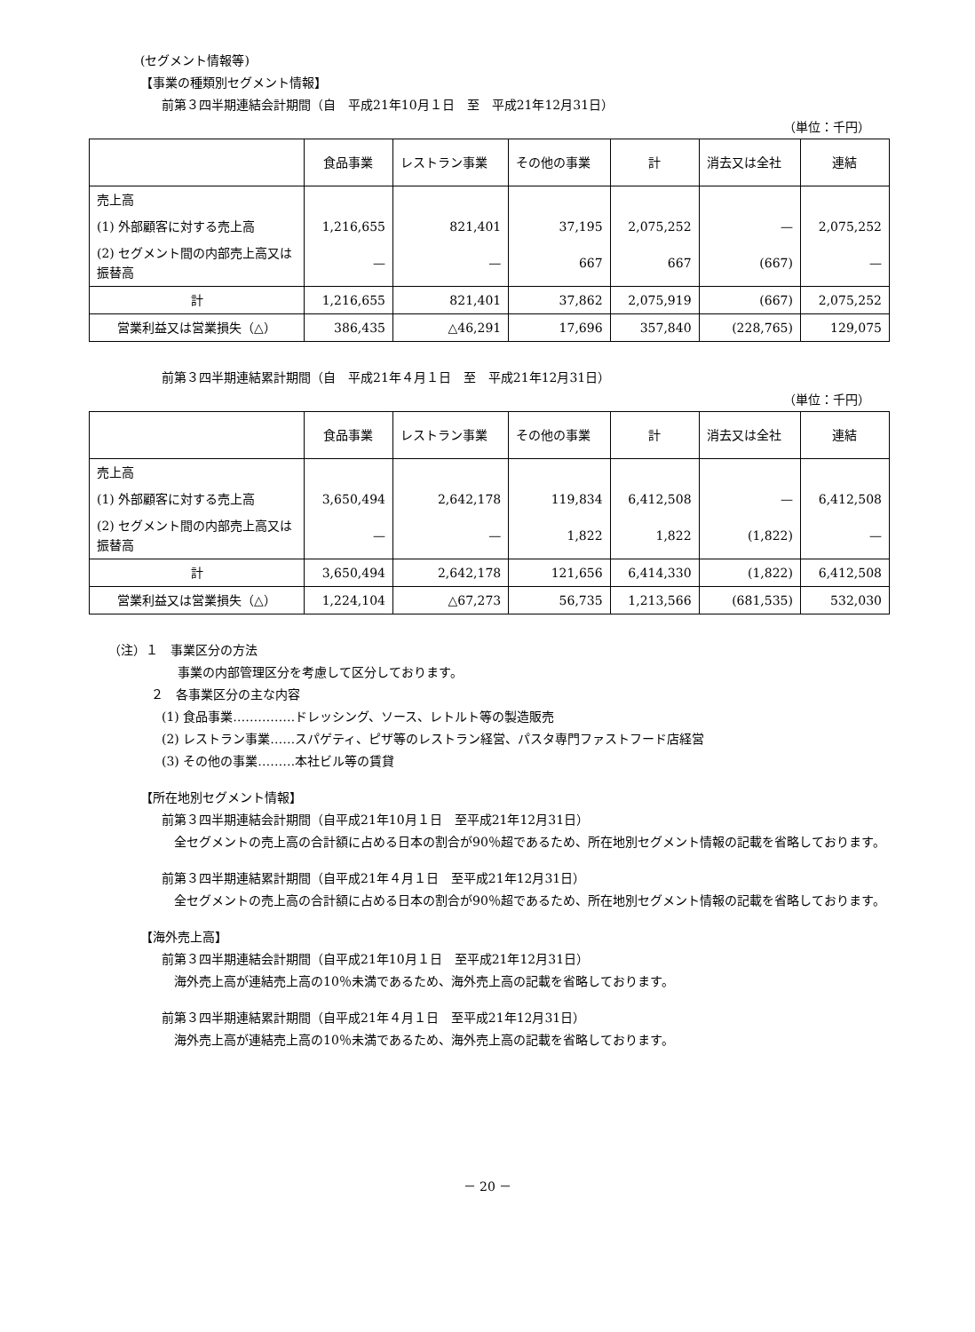(セグメント情報等)
【事業の種類別セグメント情報】
前第３四半期連結会計期間（自　平成21年10月１日　至　平成21年12月31日）
（単位：千円）
| | 食品事業 | レストラン事業 | その他の事業 | 計 | 消去又は全社 | 連結 |
| --- | --- | --- | --- | --- | --- | --- |
| 売上高 | | | | | | |
| (1) 外部顧客に対する売上高 | 1,216,655 | 821,401 | 37,195 | 2,075,252 | — | 2,075,252 |
| (2) セグメント間の内部売上高又は振替高 | — | — | 667 | 667 | (667) | — |
| 計 | 1,216,655 | 821,401 | 37,862 | 2,075,919 | (667) | 2,075,252 |
| 営業利益又は営業損失（△） | 386,435 | △46,291 | 17,696 | 357,840 | (228,765) | 129,075 |
前第３四半期連結累計期間（自　平成21年４月１日　至　平成21年12月31日）
（単位：千円）
| | 食品事業 | レストラン事業 | その他の事業 | 計 | 消去又は全社 | 連結 |
| --- | --- | --- | --- | --- | --- | --- |
| 売上高 | | | | | | |
| (1) 外部顧客に対する売上高 | 3,650,494 | 2,642,178 | 119,834 | 6,412,508 | — | 6,412,508 |
| (2) セグメント間の内部売上高又は振替高 | — | — | 1,822 | 1,822 | (1,822) | — |
| 計 | 3,650,494 | 2,642,178 | 121,656 | 6,414,330 | (1,822) | 6,412,508 |
| 営業利益又は営業損失（△） | 1,224,104 | △67,273 | 56,735 | 1,213,566 | (681,535) | 532,030 |
（注）１　事業区分の方法
事業の内部管理区分を考慮して区分しております。
２　各事業区分の主な内容
(1) 食品事業……………ドレッシング、ソース、レトルト等の製造販売
(2) レストラン事業……スパゲティ、ピザ等のレストラン経営、パスタ専門ファストフード店経営
(3) その他の事業………本社ビル等の賃貸
【所在地別セグメント情報】
前第３四半期連結会計期間（自平成21年10月１日　至平成21年12月31日）
　全セグメントの売上高の合計額に占める日本の割合が90％超であるため、所在地別セグメント情報の記載を省略しております。
前第３四半期連結累計期間（自平成21年４月１日　至平成21年12月31日）
　全セグメントの売上高の合計額に占める日本の割合が90％超であるため、所在地別セグメント情報の記載を省略しております。
【海外売上高】
前第３四半期連結会計期間（自平成21年10月１日　至平成21年12月31日）
　海外売上高が連結売上高の10％未満であるため、海外売上高の記載を省略しております。
前第３四半期連結累計期間（自平成21年４月１日　至平成21年12月31日）
　海外売上高が連結売上高の10％未満であるため、海外売上高の記載を省略しております。
－ 20 －